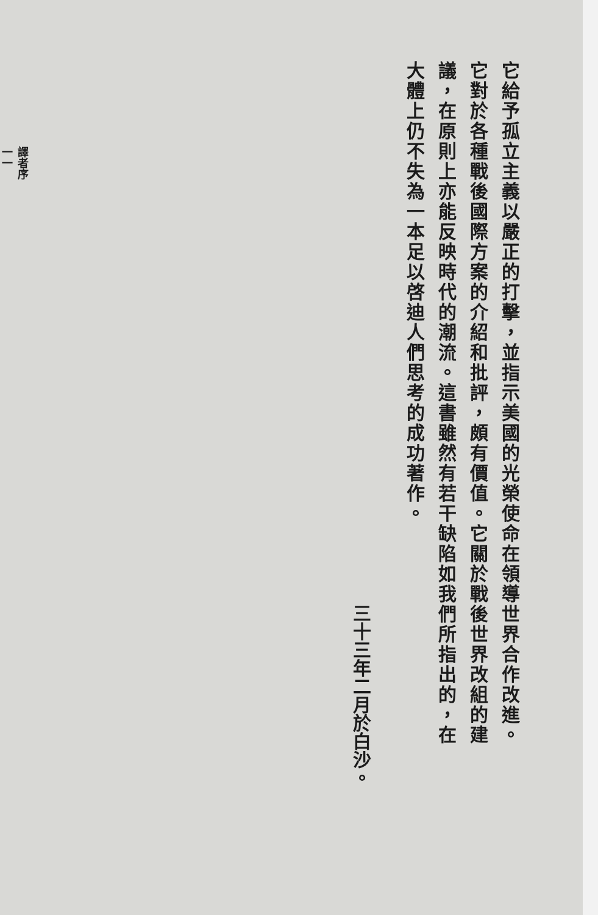它給予孤立主義以嚴正的打擊，並指示美國的光榮使命在領導世界合作改進。它對於各種戰後國際方案的介紹和批評，頗有價值。它關於戰後世界改組的建議，在原則上亦能反映時代的潮流。這書雖然有若干缺陷如我們所指出的，在大體上仍不失為一本足以啓迪人們思考的成功著作。
三十三年二月於白沙。
譯者序
一一